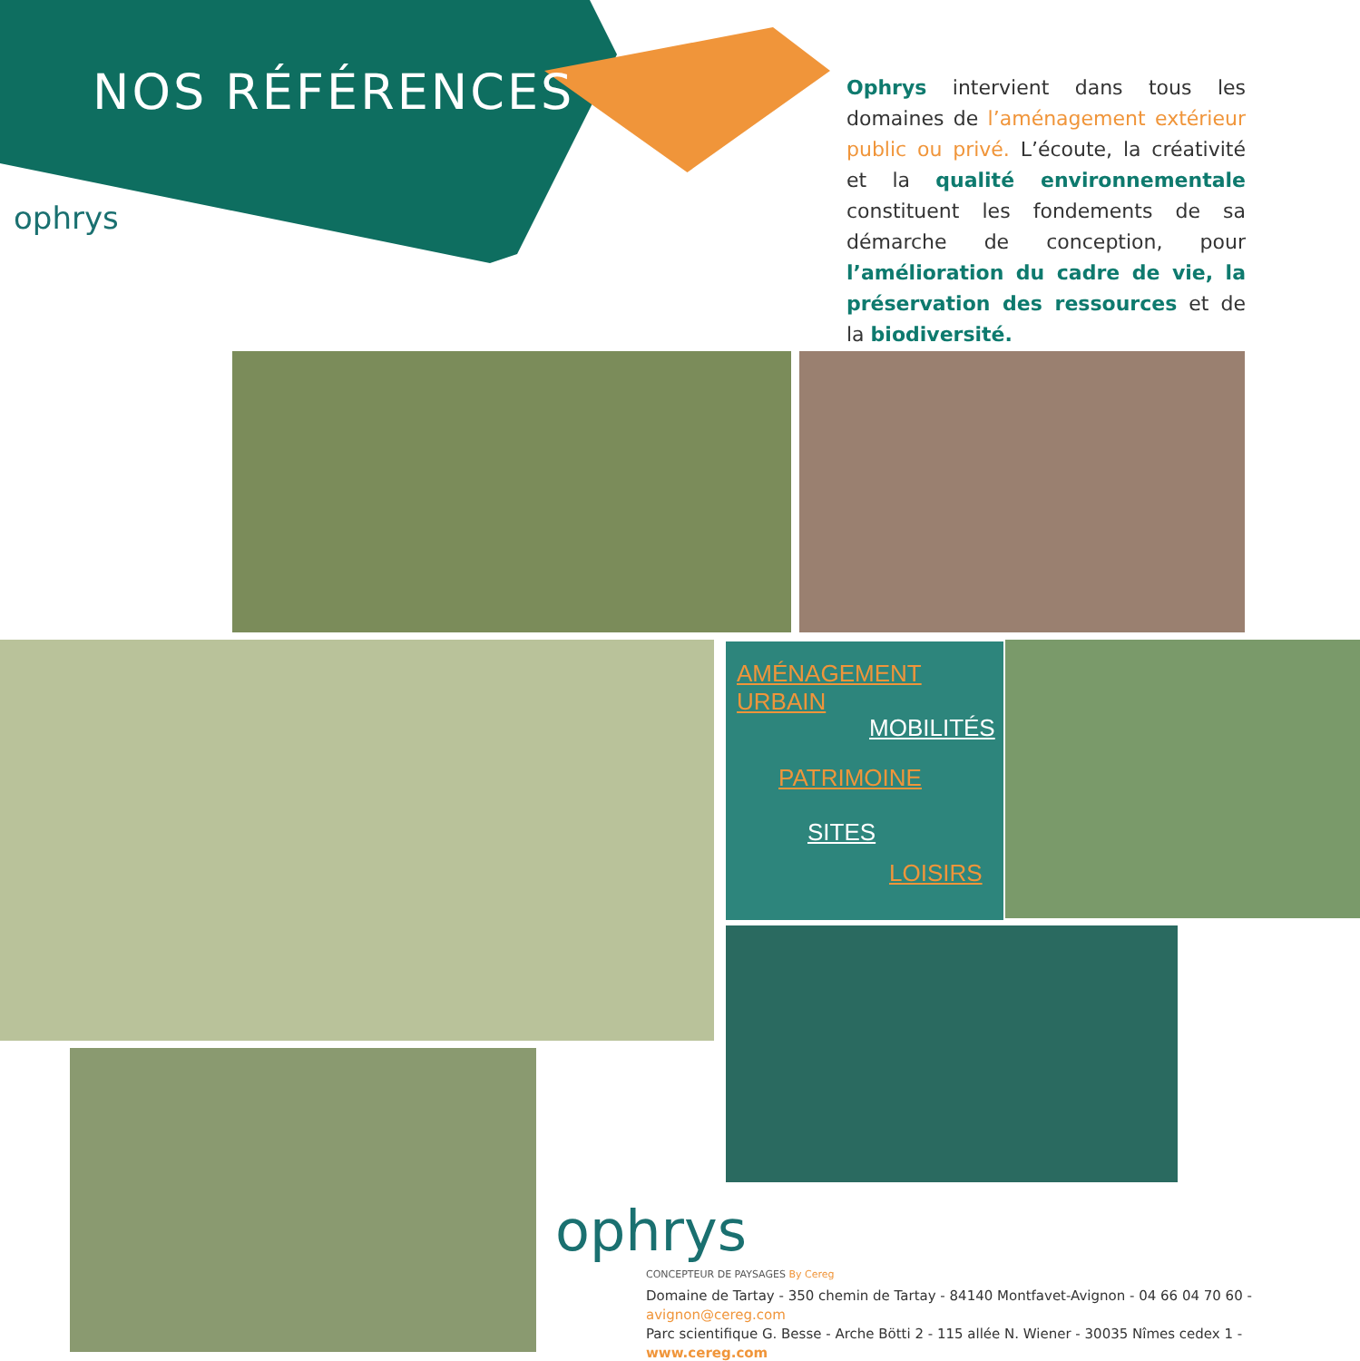NOS RÉFÉRENCES
ophrys
Ophrys intervient dans tous les domaines de l’aménagement extérieur public ou privé. L’écoute, la créativité et la qualité environnementale constituent les fondements de sa démarche de conception, pour l’amélioration du cadre de vie, la préservation des ressources et de la biodiversité.
AMÉNAGEMENT URBAIN
MOBILITÉS
PATRIMOINE
SITES
LOISIRS
ophrys
CONCEPTEUR DE PAYSAGES By Cereg
Domaine de Tartay - 350 chemin de Tartay - 84140 Montfavet-Avignon - 04 66 04 70 60 - avignon@cereg.com
Parc scientifique G. Besse - Arche Bötti 2 - 115 allée N. Wiener - 30035 Nîmes cedex 1 - www.cereg.com